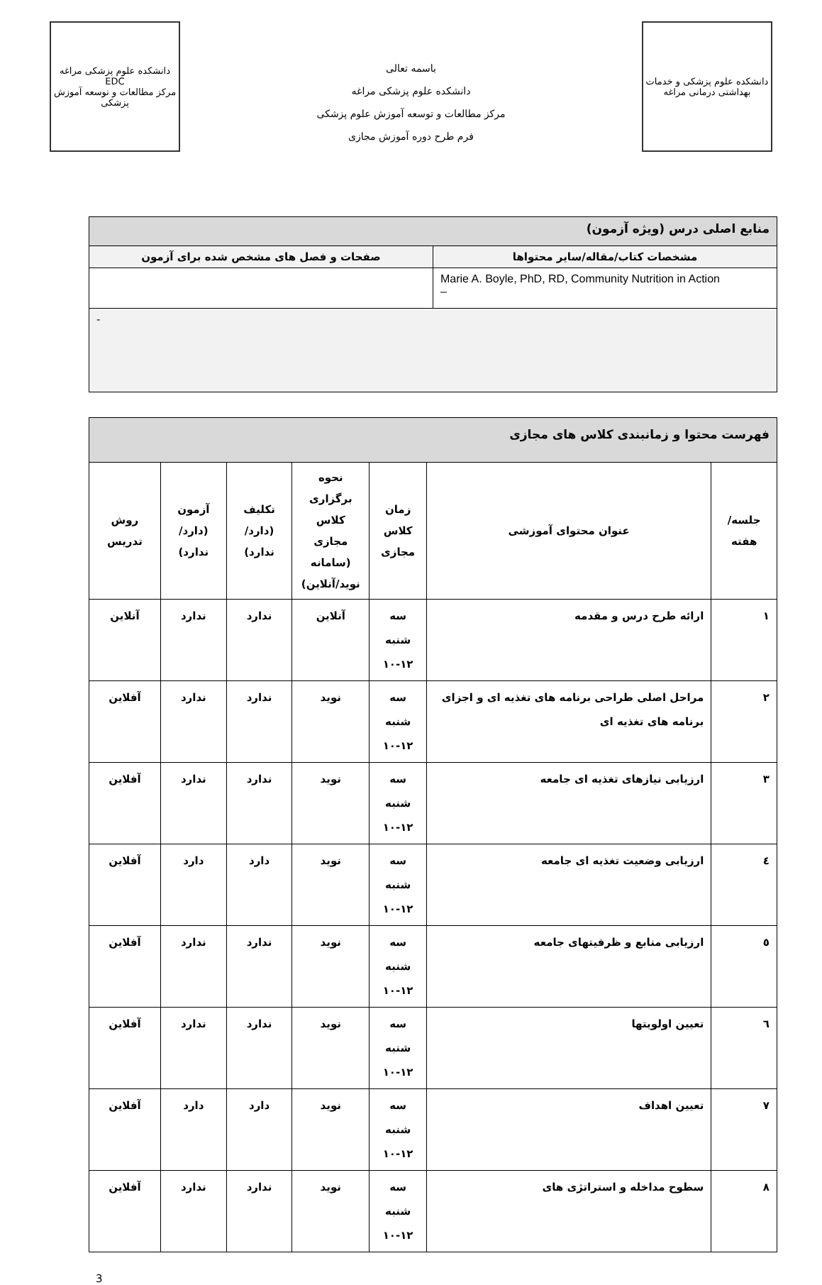دانشکده علوم پزشکی و خدمات بهداشتی درمانی مراغه
باسمه تعالی
دانشکده علوم پزشکی مراغه
مرکز مطالعات و توسعه آموزش علوم پزشکی
فرم طرح دوره آموزش مجازی
دانشکده علوم پزشکی مراغه
EDC
مرکز مطالعات و توسعه آموزش پزشکی
| منابع اصلی درس (ویژه آزمون) | |
| مشخصات کتاب/مقاله/سایر محتواها | صفحات و فصل های مشخص شده برای آزمون |
| Marie A. Boyle, PhD, RD, Community Nutrition in Action – | |
| - | |
| فهرست محتوا و زمانبندی کلاس های مجازی | | | | | | |
| جلسه/هفته | عنوان محتوای آموزشی | زمان کلاس مجازی | نحوه برگزاری کلاس مجازی (سامانه نوید/آنلاین) | تکلیف (دارد/ندارد) | آزمون (دارد/ندارد) | روش تدریس |
| ۱ | ارائه طرح درس و مقدمه | سه شنبه ۱۰-۱۲ | آنلاین | ندارد | ندارد | آنلاین |
| ۲ | مراحل اصلی طراحی برنامه های تغذیه ای و اجزای برنامه های تغذیه ای | سه شنبه ۱۰-۱۲ | نوید | ندارد | ندارد | آفلاین |
| ۳ | ارزیابی نیازهای تغذیه ای جامعه | سه شنبه ۱۰-۱۲ | نوید | ندارد | ندارد | آفلاین |
| ٤ | ارزیابی وضعیت تغذیه ای جامعه | سه شنبه ۱۰-۱۲ | نوید | دارد | دارد | آفلاین |
| ٥ | ارزیابی منابع و ظرفیتهای جامعه | سه شنبه ۱۰-۱۲ | نوید | ندارد | ندارد | آفلاین |
| ٦ | تعیین اولویتها | سه شنبه ۱۰-۱۲ | نوید | ندارد | ندارد | آفلاین |
| ۷ | تعیین اهداف | سه شنبه ۱۰-۱۲ | نوید | دارد | دارد | آفلاین |
| ۸ | سطوح مداخله و استراتژی های | سه شنبه ۱۰-۱۲ | نوید | ندارد | ندارد | آفلاین |
3